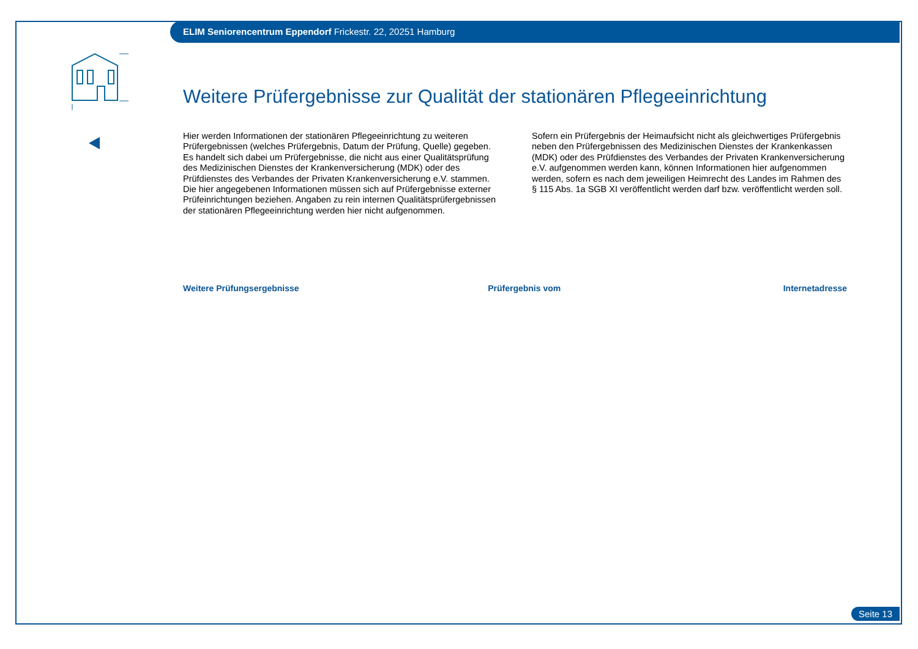ELIM Seniorencentrum Eppendorf Frickestr. 22, 20251 Hamburg
Weitere Prüfergebnisse zur Qualität der stationären Pflegeeinrichtung
Hier werden Informationen der stationären Pflegeeinrichtung zu weiteren Prüfergebnissen (welches Prüfergebnis, Datum der Prüfung, Quelle) gegeben. Es handelt sich dabei um Prüfergebnisse, die nicht aus einer Qualitätsprüfung des Medizinischen Dienstes der Krankenversicherung (MDK) oder des Prüfdienstes des Verbandes der Privaten Krankenversicherung e.V. stammen. Die hier angegebenen Informationen müssen sich auf Prüfergebnisse externer Prüfeinrichtungen beziehen. Angaben zu rein internen Qualitätsprüfergebnissen der stationären Pflegeeinrichtung werden hier nicht aufgenommen.
Sofern ein Prüfergebnis der Heimaufsicht nicht als gleichwertiges Prüfergebnis neben den Prüfergebnissen des Medizinischen Dienstes der Krankenkassen (MDK) oder des Prüfdienstes des Verbandes der Privaten Krankenversicherung e.V. aufgenommen werden kann, können Informationen hier aufgenommen werden, sofern es nach dem jeweiligen Heimrecht des Landes im Rahmen des § 115 Abs. 1a SGB XI veröffentlicht werden darf bzw. veröffentlicht werden soll.
| Weitere Prüfungsergebnisse | Prüfergebnis vom | Internetadresse |
| --- | --- | --- |
Seite 13